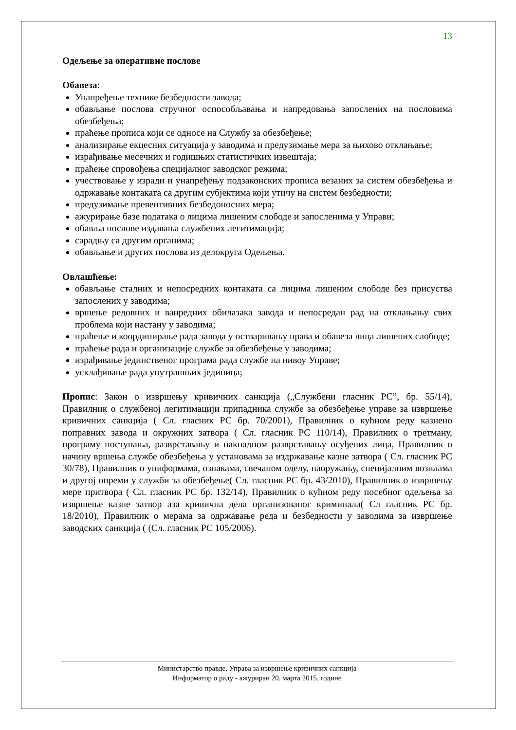13
Одељење за оперативне послове
Обавеза:
Унапређење технике безбедности завода;
обављање послова стручног оспособљавања и напредовања запослених на пословима обезбеђења;
праћење прописа који се односе на Службу за обезбеђење;
анализирање екцесних ситуација у заводима и предузимање мера за њихово отклањање;
израђивање месечних и годишњих статистичких извештаја;
праћење спровођења специјалног заводског режима;
учествовање у изради и унапређењу подзаконских прописа везаних за систем обезбеђења и одржавање контаката са другим субјектима који утичу на систем безбедности;
предузимање превентивних безбедоносних мера;
ажурирање базе података о лицима лишеним слободе и запосленима у Управи;
обавља послове издавања службених легитимација;
сарадњу са другим органима;
обављање и других послова из делокруга Одељења.
Овлашћење:
обављање сталних и непосредних контаката са лицима лишеним слободе без присуства запослених у заводима;
вршење редовних и ванредних обилазака завода и непосредан рад на отклањању свих проблема који настану у заводима;
праћење и координирање рада завода у остваривању права и обавеза лица лишених слободе;
праћење рада и организације службе за обезбеђење у заводима;
израђивање јединственог програма рада службе на нивоу Управе;
усклађивање рада унутрашњих јединица;
Пропис: Закон о извршењу кривичних санкција („Службени гласник РС”, бр. 55/14), Правилник о службеној легитимацији припадника службе за обезбеђење управе за извршење кривичних санкција ( Сл. гласник РС бр. 70/2001), Правилник о кућном реду казнено поправних завода и окружних затвора ( Сл. гласник РС 110/14), Правилник о третману, програму поступања, разврставању и накнадном разврставању осуђених лица, Правилник о начину вршења службе обезбеђења у установама за издржавање казне затвора ( Сл. гласник РС 30/78), Правилник о униформама, ознакама, свечаном оделу, наоружању, специјалним возилама и другој опреми у служби за обезбеђење( Сл. гласник РС бр. 43/2010), Правилник о извршењу мере притвора ( Сл. гласник РС бр. 132/14), Правилник о кућном реду посебног одељења за извршење казне затвор аза кривична дела организованог криминала( Сл гласник РС бр. 18/2010), Правилник о мерама за одржавање реда и безбедности у заводима за извршење заводских санкција ( (Сл. гласник РС 105/2006).
Министарство правде, Управа за извршење кривичних санкција
Информатор о раду - ажуриран 20. марта 2015. године